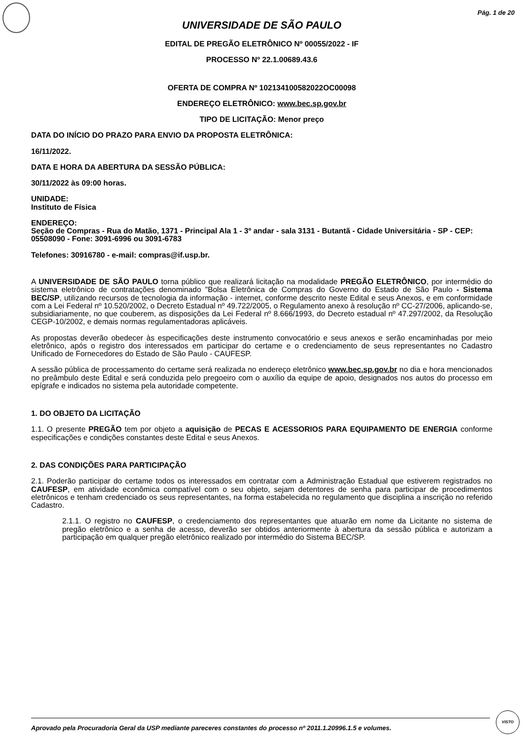Pág. 1 de 20
UNIVERSIDADE DE SÃO PAULO
EDITAL DE PREGÃO ELETRÔNICO Nº 00055/2022 - IF
PROCESSO Nº 22.1.00689.43.6
OFERTA DE COMPRA Nº 102134100582022OC00098
ENDEREÇO ELETRÔNICO: www.bec.sp.gov.br
TIPO DE LICITAÇÃO: Menor preço
DATA DO INÍCIO DO PRAZO PARA ENVIO DA PROPOSTA ELETRÔNICA:
16/11/2022.
DATA E HORA DA ABERTURA DA SESSÃO PÚBLICA:
30/11/2022 às 09:00 horas.
UNIDADE:
Instituto de Física
ENDEREÇO:
Seção de Compras - Rua do Matão, 1371 - Principal Ala 1 - 3º andar - sala 3131 - Butantã - Cidade Universitária - SP - CEP: 05508090 - Fone: 3091-6996 ou 3091-6783
Telefones: 30916780 - e-mail: compras@if.usp.br.
A UNIVERSIDADE DE SÃO PAULO torna público que realizará licitação na modalidade PREGÃO ELETRÔNICO, por intermédio do sistema eletrônico de contratações denominado "Bolsa Eletrônica de Compras do Governo do Estado de São Paulo - Sistema BEC/SP, utilizando recursos de tecnologia da informação - internet, conforme descrito neste Edital e seus Anexos, e em conformidade com a Lei Federal nº 10.520/2002, o Decreto Estadual nº 49.722/2005, o Regulamento anexo à resolução nº CC-27/2006, aplicando-se, subsidiariamente, no que couberem, as disposições da Lei Federal nº 8.666/1993, do Decreto estadual nº 47.297/2002, da Resolução CEGP-10/2002, e demais normas regulamentadoras aplicáveis.
As propostas deverão obedecer às especificações deste instrumento convocatório e seus anexos e serão encaminhadas por meio eletrônico, após o registro dos interessados em participar do certame e o credenciamento de seus representantes no Cadastro Unificado de Fornecedores do Estado de São Paulo - CAUFESP.
A sessão pública de processamento do certame será realizada no endereço eletrônico www.bec.sp.gov.br no dia e hora mencionados no preâmbulo deste Edital e será conduzida pelo pregoeiro com o auxílio da equipe de apoio, designados nos autos do processo em epígrafe e indicados no sistema pela autoridade competente.
1. DO OBJETO DA LICITAÇÃO
1.1. O presente PREGÃO tem por objeto a aquisição de PECAS E ACESSORIOS PARA EQUIPAMENTO DE ENERGIA conforme especificações e condições constantes deste Edital e seus Anexos.
2. DAS CONDIÇÕES PARA PARTICIPAÇÃO
2.1. Poderão participar do certame todos os interessados em contratar com a Administração Estadual que estiverem registrados no CAUFESP, em atividade econômica compatível com o seu objeto, sejam detentores de senha para participar de procedimentos eletrônicos e tenham credenciado os seus representantes, na forma estabelecida no regulamento que disciplina a inscrição no referido Cadastro.
2.1.1. O registro no CAUFESP, o credenciamento dos representantes que atuarão em nome da Licitante no sistema de pregão eletrônico e a senha de acesso, deverão ser obtidos anteriormente à abertura da sessão pública e autorizam a participação em qualquer pregão eletrônico realizado por intermédio do Sistema BEC/SP.
Aprovado pela Procuradoria Geral da USP mediante pareceres constantes do processo nº 2011.1.20996.1.5 e volumes.
VISTO